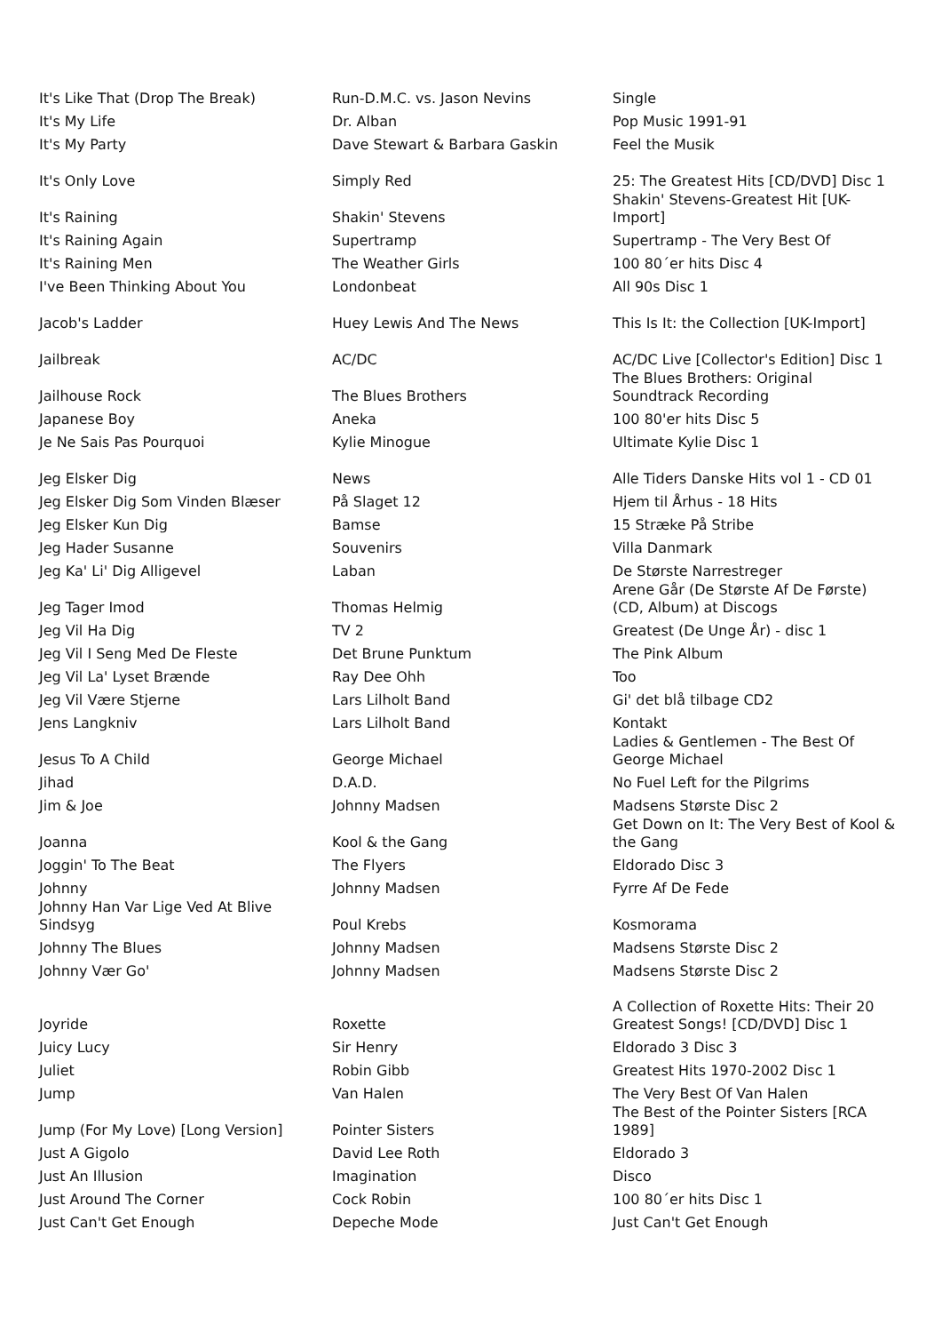| It's Like That (Drop The Break) | Run-D.M.C. vs. Jason Nevins | Single |
| It's My Life | Dr. Alban | Pop Music 1991-91 |
| It's My Party | Dave Stewart & Barbara Gaskin | Feel the Musik |
| It's Only Love | Simply Red | 25: The Greatest Hits [CD/DVD] Disc 1 |
| It's Raining | Shakin' Stevens | Shakin' Stevens-Greatest Hit [UK-Import] |
| It's Raining Again | Supertramp | Supertramp - The Very Best Of |
| It's Raining Men | The Weather Girls | 100 80´er hits Disc 4 |
| I've Been Thinking About You | Londonbeat | All 90s Disc 1 |
| Jacob's Ladder | Huey Lewis And The News | This Is It: the Collection [UK-Import] |
| Jailbreak | AC/DC | AC/DC Live [Collector's Edition] Disc 1 |
| Jailhouse Rock | The Blues Brothers | The Blues Brothers: Original Soundtrack Recording |
| Japanese Boy | Aneka | 100 80'er hits Disc 5 |
| Je Ne Sais Pas Pourquoi | Kylie Minogue | Ultimate Kylie Disc 1 |
| Jeg Elsker Dig | News | Alle Tiders Danske Hits vol 1 - CD 01 |
| Jeg Elsker Dig Som Vinden Blæser | På Slaget 12 | Hjem til Århus - 18 Hits |
| Jeg Elsker Kun Dig | Bamse | 15 Stræke På Stribe |
| Jeg Hader Susanne | Souvenirs | Villa Danmark |
| Jeg Ka' Li' Dig Alligevel | Laban | De Største Narrestreger |
| Jeg Tager Imod | Thomas Helmig | Arene Går (De Største Af De Første) (CD, Album) at Discogs |
| Jeg Vil Ha Dig | TV 2 | Greatest (De Unge År) - disc 1 |
| Jeg Vil I Seng Med De Fleste | Det Brune Punktum | The Pink Album |
| Jeg Vil La' Lyset Brænde | Ray Dee Ohh | Too |
| Jeg Vil Være Stjerne | Lars Lilholt Band | Gi' det blå tilbage CD2 |
| Jens Langkniv | Lars Lilholt Band | Kontakt |
| Jesus To A Child | George Michael | Ladies & Gentlemen - The Best Of George Michael |
| Jihad | D.A.D. | No Fuel Left for the Pilgrims |
| Jim & Joe | Johnny Madsen | Madsens Største Disc 2 |
| Joanna | Kool & the Gang | Get Down on It: The Very Best of Kool & the Gang |
| Joggin' To The Beat | The Flyers | Eldorado Disc 3 |
| Johnny | Johnny Madsen | Fyrre Af De Fede |
| Johnny Han Var Lige Ved At Blive Sindsyg | Poul Krebs | Kosmorama |
| Johnny The Blues | Johnny Madsen | Madsens Største Disc 2 |
| Johnny Vær Go' | Johnny Madsen | Madsens Største Disc 2 |
| Joyride | Roxette | A Collection of Roxette Hits: Their 20 Greatest Songs! [CD/DVD] Disc 1 |
| Juicy Lucy | Sir Henry | Eldorado 3 Disc 3 |
| Juliet | Robin Gibb | Greatest Hits 1970-2002 Disc 1 |
| Jump | Van Halen | The Very Best Of Van Halen |
| Jump (For My Love) [Long Version] | Pointer Sisters | The Best of the Pointer Sisters [RCA 1989] |
| Just A Gigolo | David Lee Roth | Eldorado 3 |
| Just An Illusion | Imagination | Disco |
| Just Around The Corner | Cock Robin | 100 80´er hits Disc 1 |
| Just Can't Get Enough | Depeche Mode | Just Can't Get Enough |